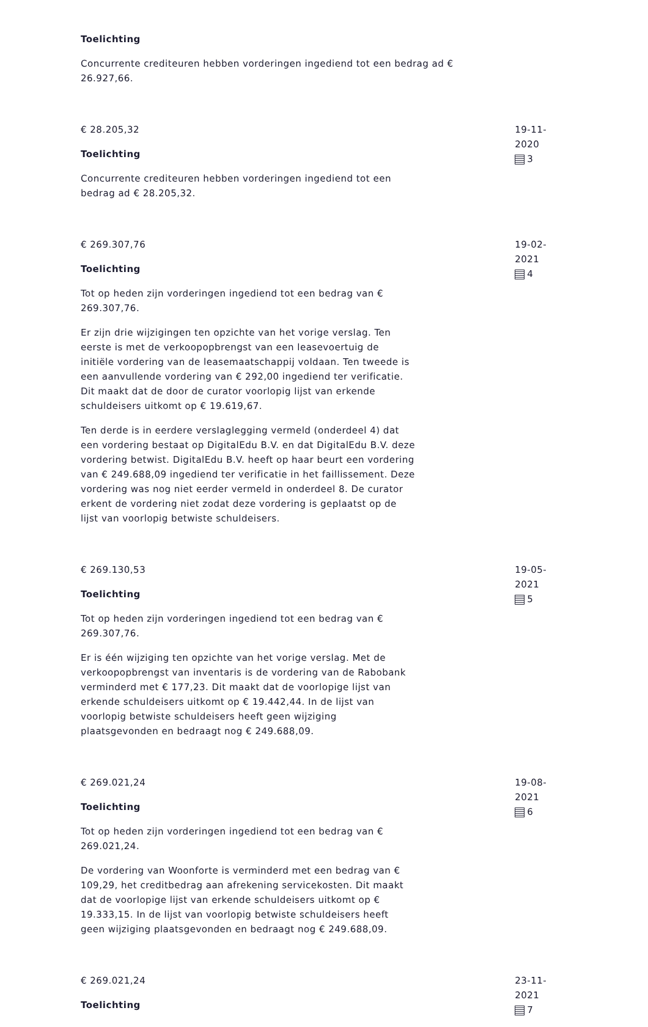Toelichting
Concurrente crediteuren hebben vorderingen ingediend tot een bedrag ad € 26.927,66.
€ 28.205,32
Toelichting
Concurrente crediteuren hebben vorderingen ingediend tot een bedrag ad € 28.205,32.
19-11-2020
3
€ 269.307,76
Toelichting
Tot op heden zijn vorderingen ingediend tot een bedrag van € 269.307,76.
Er zijn drie wijzigingen ten opzichte van het vorige verslag. Ten eerste is met de verkoopopbrengst van een leasevoertuig de initiële vordering van de leasemaatschappij voldaan. Ten tweede is een aanvullende vordering van € 292,00 ingediend ter verificatie. Dit maakt dat de door de curator voorlopig lijst van erkende schuldeisers uitkomt op € 19.619,67.
Ten derde is in eerdere verslaglegging vermeld (onderdeel 4) dat een vordering bestaat op DigitalEdu B.V. en dat DigitalEdu B.V. deze vordering betwist. DigitalEdu B.V. heeft op haar beurt een vordering van € 249.688,09 ingediend ter verificatie in het faillissement. Deze vordering was nog niet eerder vermeld in onderdeel 8. De curator erkent de vordering niet zodat deze vordering is geplaatst op de lijst van voorlopig betwiste schuldeisers.
19-02-2021
4
€ 269.130,53
Toelichting
Tot op heden zijn vorderingen ingediend tot een bedrag van € 269.307,76.
Er is één wijziging ten opzichte van het vorige verslag. Met de verkoopopbrengst van inventaris is de vordering van de Rabobank verminderd met € 177,23. Dit maakt dat de voorlopige lijst van erkende schuldeisers uitkomt op € 19.442,44. In de lijst van voorlopig betwiste schuldeisers heeft geen wijziging plaatsgevonden en bedraagt nog € 249.688,09.
19-05-2021
5
€ 269.021,24
Toelichting
Tot op heden zijn vorderingen ingediend tot een bedrag van € 269.021,24.
De vordering van Woonforte is verminderd met een bedrag van € 109,29, het creditbedrag aan afrekening servicekosten. Dit maakt dat de voorlopige lijst van erkende schuldeisers uitkomt op € 19.333,15. In de lijst van voorlopig betwiste schuldeisers heeft geen wijziging plaatsgevonden en bedraagt nog € 249.688,09.
19-08-2021
6
€ 269.021,24
Toelichting
23-11-2021
7